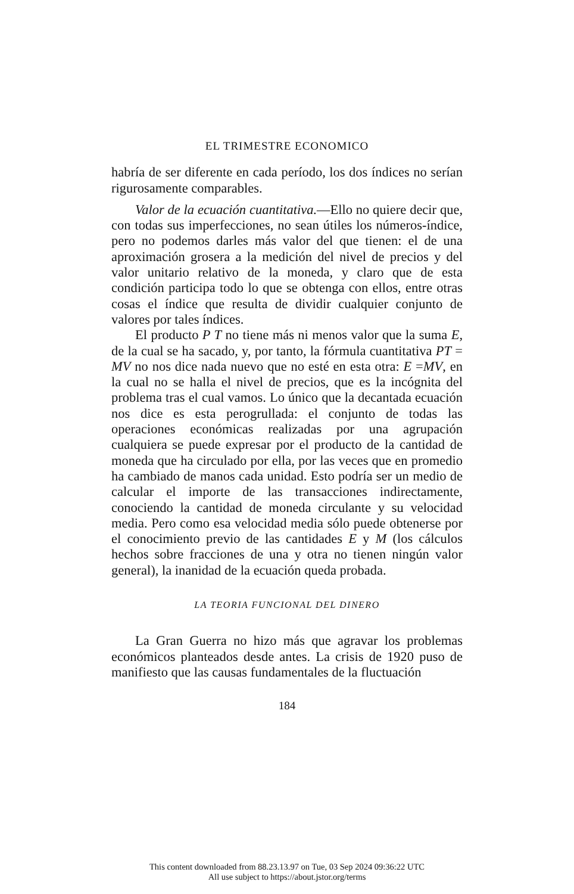EL TRIMESTRE ECONOMICO
habría de ser diferente en cada período, los dos índices no serían rigurosamente comparables.
Valor de la ecuación cuantitativa.—Ello no quiere decir que, con todas sus imperfecciones, no sean útiles los números-índice, pero no podemos darles más valor del que tienen: el de una aproximación grosera a la medición del nivel de precios y del valor unitario relativo de la moneda, y claro que de esta condición participa todo lo que se obtenga con ellos, entre otras cosas el índice que resulta de dividir cualquier conjunto de valores por tales índices.
El producto P T no tiene más ni menos valor que la suma E, de la cual se ha sacado, y, por tanto, la fórmula cuantitativa PT = MV no nos dice nada nuevo que no esté en esta otra: E =MV, en la cual no se halla el nivel de precios, que es la incógnita del problema tras el cual vamos. Lo único que la decantada ecuación nos dice es esta perogrullada: el conjunto de todas las operaciones económicas realizadas por una agrupación cualquiera se puede expresar por el producto de la cantidad de moneda que ha circulado por ella, por las veces que en promedio ha cambiado de manos cada unidad. Esto podría ser un medio de calcular el importe de las transacciones indirectamente, conociendo la cantidad de moneda circulante y su velocidad media. Pero como esa velocidad media sólo puede obtenerse por el conocimiento previo de las cantidades E y M (los cálculos hechos sobre fracciones de una y otra no tienen ningún valor general), la inanidad de la ecuación queda probada.
LA TEORIA FUNCIONAL DEL DINERO
La Gran Guerra no hizo más que agravar los problemas económicos planteados desde antes. La crisis de 1920 puso de manifiesto que las causas fundamentales de la fluctuación
184
This content downloaded from 88.23.13.97 on Tue, 03 Sep 2024 09:36:22 UTC
All use subject to https://about.jstor.org/terms